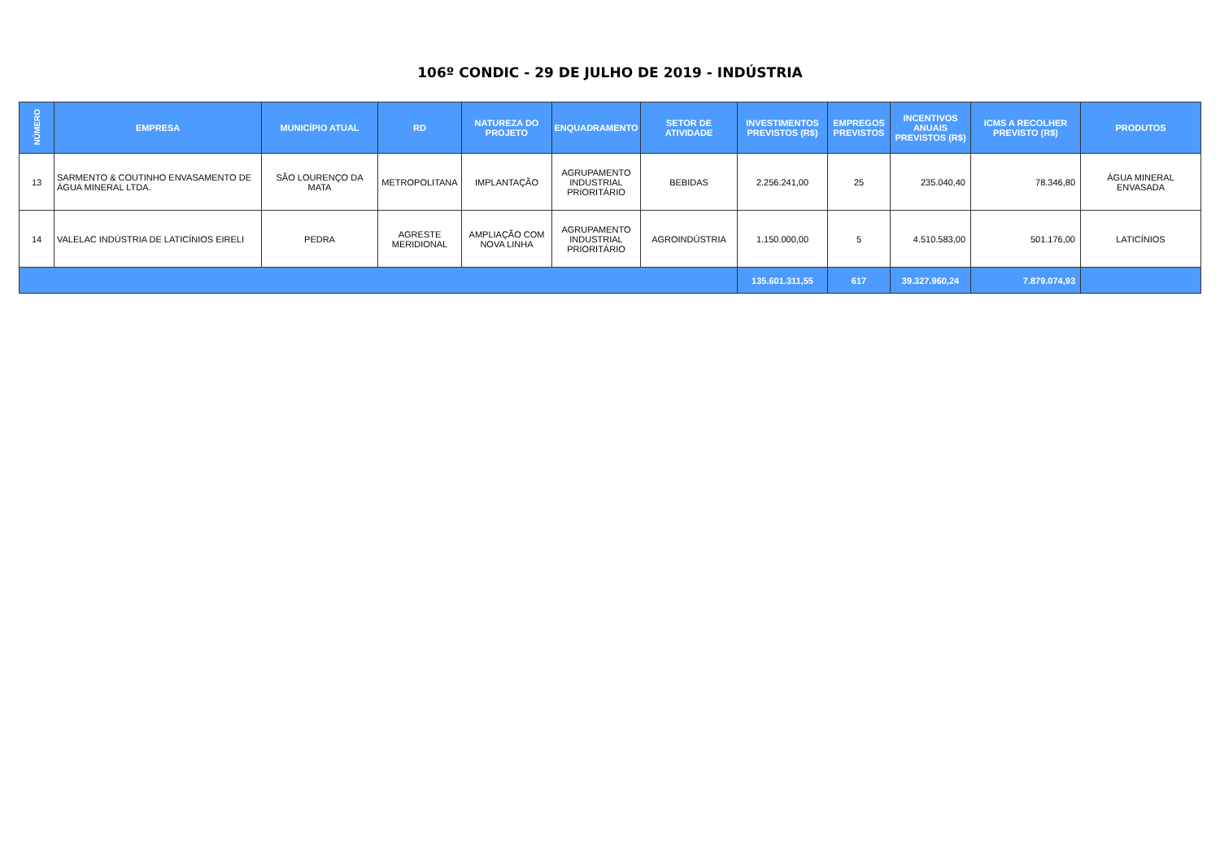106º CONDIC - 29 DE JULHO DE 2019 - INDÚSTRIA
| NÚMERO | EMPRESA | MUNICÍPIO ATUAL | RD | NATUREZA DO PROJETO | ENQUADRAMENTO | SETOR DE ATIVIDADE | INVESTIMENTOS PREVISTOS (R$) | EMPREGOS PREVISTOS | INCENTIVOS ANUAIS PREVISTOS (R$) | ICMS A RECOLHER PREVISTO (R$) | PRODUTOS |
| --- | --- | --- | --- | --- | --- | --- | --- | --- | --- | --- | --- |
| 13 | SARMENTO & COUTINHO ENVASAMENTO DE ÁGUA MINERAL LTDA. | SÃO LOURENÇO DA MATA | METROPOLITANA | IMPLANTAÇÃO | AGRUPAMENTO INDUSTRIAL PRIORITÁRIO | BEBIDAS | 2.256.241,00 | 25 | 235.040,40 | 78.346,80 | ÁGUA MINERAL ENVASADA |
| 14 | VALELAC INDÚSTRIA DE LATICÍNIOS EIRELI | PEDRA | AGRESTE MERIDIONAL | AMPLIAÇÃO COM NOVA LINHA | AGRUPAMENTO INDUSTRIAL PRIORITÁRIO | AGROINDÚSTRIA | 1.150.000,00 | 5 | 4.510.583,00 | 501.176,00 | LATICÍNIOS |
| | | | | | | | 135.601.311,55 | 617 | 39.327.960,24 | 7.879.074,93 | |